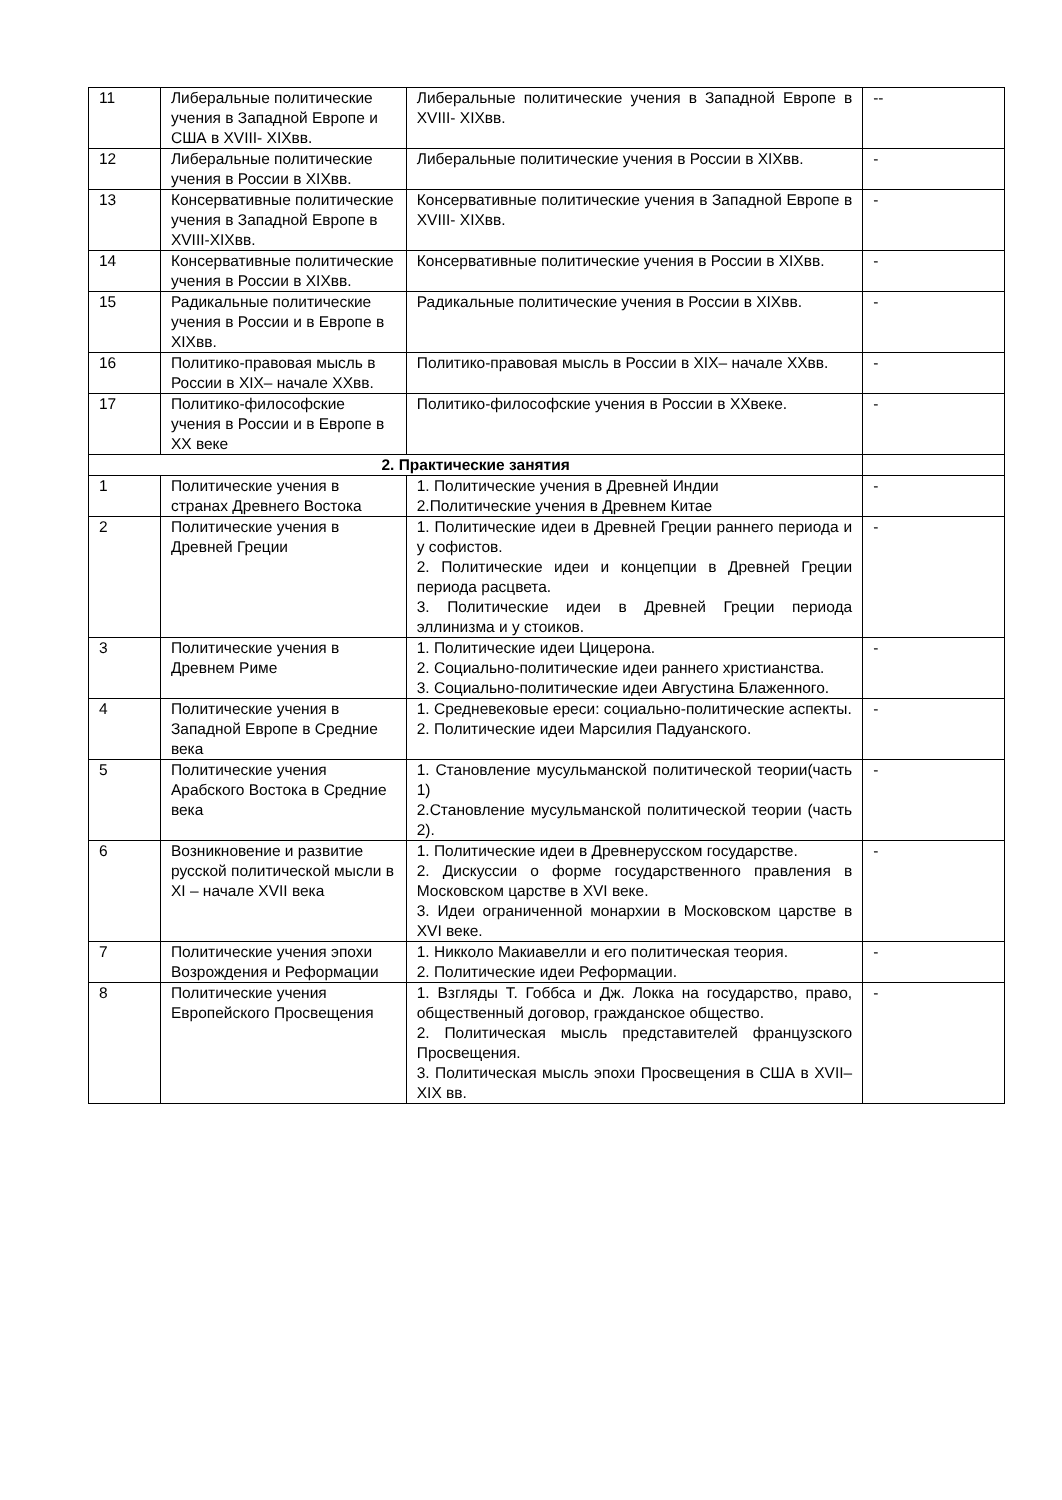| 11 | Либеральные политические учения в Западной Европе и США в XVIII- XIXвв. | Либеральные политические учения в Западной Европе в XVIII- XIXвв. | -- |
| 12 | Либеральные политические учения в России в XIXвв. | Либеральные политические учения в России в XIXвв. | - |
| 13 | Консервативные политические учения в Западной Европе в XVIII-XIXвв. | Консервативные политические учения в Западной Европе в XVIII- XIXвв. | - |
| 14 | Консервативные политические учения в России в XIXвв. | Консервативные политические учения в России в XIXвв. | - |
| 15 | Радикальные политические учения в России и в Европе в XIXвв. | Радикальные политические учения в России в XIXвв. | - |
| 16 | Политико-правовая мысль в России в XIX– начале XXвв. | Политико-правовая мысль в России в XIX– начале XXвв. | - |
| 17 | Политико-философские учения в России и в Европе в XX веке | Политико-философские учения в России в XXвеке. | - |
| 2. Практические занятия | | | |
| 1 | Политические учения в странах Древнего Востока | 1. Политические учения в Древней Индии 2.Политические учения в Древнем Китае | - |
| 2 | Политические учения в Древней Греции | 1. Политические идеи в Древней Греции раннего периода и у софистов. 2. Политические идеи и концепции в Древней Греции периода расцвета. 3. Политические идеи в Древней Греции периода эллинизма и у стоиков. | - |
| 3 | Политические учения в Древнем Риме | 1. Политические идеи Цицерона. 2. Социально-политические идеи раннего христианства. 3. Социально-политические идеи Августина Блаженного. | - |
| 4 | Политические учения в Западной Европе в Средние века | 1. Средневековые ереси: социально-политические аспекты. 2. Политические идеи Марсилия Падуанского. | - |
| 5 | Политические учения Арабского Востока в Средние века | 1. Становление мусульманской политической теории(часть 1) 2.Становление мусульманской политической теории (часть 2). | - |
| 6 | Возникновение и развитие русской политической мысли в XI – начале XVII века | 1. Политические идеи в Древнерусском государстве. 2. Дискуссии о форме государственного правления в Московском царстве в XVI веке. 3. Идеи ограниченной монархии в Московском царстве в XVI веке. | - |
| 7 | Политические учения эпохи Возрождения и Реформации | 1. Никколо Макиавелли и его политическая теория. 2. Политические идеи Реформации. | - |
| 8 | Политические учения Европейского Просвещения | 1. Взгляды Т. Гоббса и Дж. Локка на государство, право, общественный договор, гражданское общество. 2. Политическая мысль представителей французского Просвещения. 3. Политическая мысль эпохи Просвещения в США в XVII– XIX вв. | - |